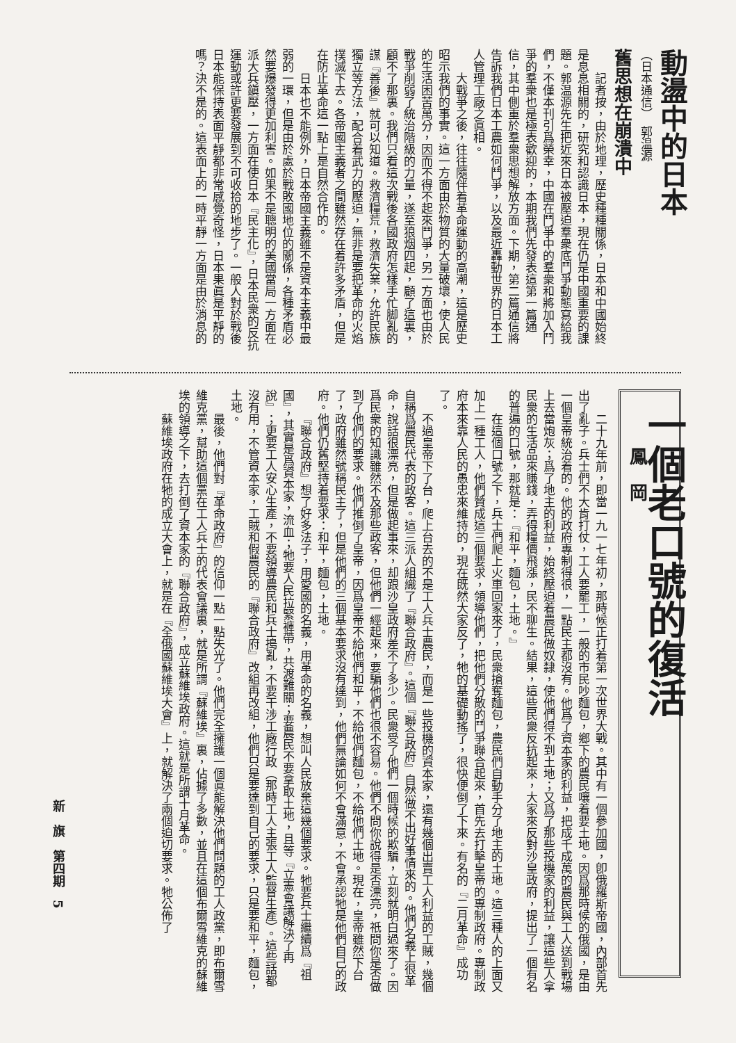動盪中的日本
（日本通信）　郭温源
舊思想在崩潰中
記者按，由於地理，歷史種種關係，日本和中國始終是息息相關的，研究和認識日本，現在仍是中國重要的課題。郭温源先生把近來日本被壓迫羣衆底鬥爭動態寫給我們，不僅本刊引爲榮幸，中國在鬥爭中的羣衆和將加入鬥爭的羣衆也是極表歡迎的，本期我們先發表這第一篇通信，其中側重於羣衆思想解放方面。下期，第二篇通信將告訴我們日本工農如何鬥爭，以及最近轟動世界的日本工人管理工廠之眞相。
大戰爭之後，往往隨伴着革命運動的高潮，這是歷史昭示我們的事實。這一方面由於物質的大量破壞，使人民的生活困苦萬分，因而不得不起來鬥爭，另一方面也由於戰爭削弱了統治階級的力量，遂至狼烟四起，顧了這裏，顧不了那裏。我們只看這次戰後各國政府怎樣手忙脚亂的謀『善後』就可以知道。救濟糧荒，救濟失業，允許民族獨立等方法，配合着武力的壓迫，無非是要把革命的火焰撲滅下去。各帝國主義者之間雖然存在着許多矛盾，但是在防止革命這一點上是自然合作的。
日本也不能例外，日本帝國主義雖不是資本主義中最弱的一環，但是由於處於戰敗國地位的關係，各種矛盾必然要爆發得更加利害。如果不是聰明的美國當局一方面在派大兵鎭壓，一方面在使日本『民主化』，日本民衆的反抗運動或許更要發展到不可收拾的地步了。一般人對於戰後日本能保持表面平靜都非常感覺奇怪，日本果眞是平靜的嗎？決不是的。這表面上的一時平靜一方面是由於消息的
一個老口號的復活
鳳　岡
二十九年前，即當一九一七年初，那時候正打着第一次世界大戰。其中有一個參加國，卽俄羅斯帝國，內部首先出了亂子。兵士們不大肯打仗，工人要罷工，一般的市民吵麵包，鄉下的農民嚷着要土地。因爲那時候的俄國，是由一個皇帝統治着的。他的政府專制得很，一點民主都沒有。他爲了資本家的利益，把成千成萬的農民與工人送到戰場上去當炮灰；爲了地主的利益，始終壓迫着農民做奴隸，使他們得不到土地；又爲了那些投機家的利益，讓這些人拿民衆的生活品來賺錢，弄得糧價飛漲，民不聊生。結果，這些民衆反抗起來，大家來反對沙皇政府，提出了一個有名的普遍的口號，那就是：『和平，麵包，土地。』
在這個口號之下，兵士們爬上火車回家來了，民衆搶奪麵包，農民們自動手分了地主的土地。這三種人的上面又加上一種工人，他們贊成這三個要求，領導他們，把他們分散的鬥爭聯合起來，首先去打擊皇帝的專制政府。專制政府本來靠人民的愚忠來維持的，現在既然大家反了，牠的基礎動搖了，很快便倒了下來。有名的『二月革命』成功了。
不過皇帝下了台，爬上台去的不是工人兵士農民，而是一些投機的資本家，還有幾個出賣工人利益的工賊，幾個自稱爲農民代表的政客。這三派人組織了『聯合政府』。這個『聯合政府』自然做不出好事情來的。他們名義上很革命，說話很漂亮，但是做起事來，却跟沙皇政府差不了多少。民衆受了他們一個時候的欺騙，立刻就明白過來了。因爲民衆的知識雖然不及那些政客，但他們一經起來，要騙他們也很不容易。他們不問你說得是否漂亮，祇問你是否做到了他們的要求。他們推倒了皇帝，因爲皇帝不給他們和平，不給他們麵包，不給他們土地。現在，皇帝雖然下台了，政府雖然號稱民主了，但是他們的三個基本要求沒有達到，他們無論如何不會滿意，不會承認牠是他們自己的政府。他們仍舊堅持着要求：和平，麵包，土地。
『聯合政府』想了好多法子，用愛國的名義，用革命的名義，想叫人民放棄這幾個要求。牠要兵士繼續爲『祖國』，其實是爲資本家，流血；牠要人民拉緊褲帶，共渡難關；要農民不要拿取土地，且等『立憲會議解決了再說』；更要工人安心生產，不要領導農民和兵士搗亂，不要干涉工廠行政（那時工人主張工人監督生產）。這些話都沒有用，不管資本家，工賊和假農民的『聯合政府』改組再改組，他們只是要達到自己的要求，只是要和平，麵包，土地。
最後，他們對『革命政府』的信仰一點一點失光了。他們完全擁護一個眞能解決他們問題的工人政黨，即布爾雪維克黨，幫助這個黨在工人兵士的代表會議裏，就是所謂『蘇維埃』裏，佔據了多數，並且在這個布爾雪維克的蘇維埃的領導之下，去打倒了資本家的『聯合政府』，成立蘇維埃政府。這就是所謂十月革命。
蘇維埃政府在牠的成立大會上，就是在『全俄國蘇維埃大會』上，就解決了兩個迫切要求。牠公佈了
新　旗　第四期　5